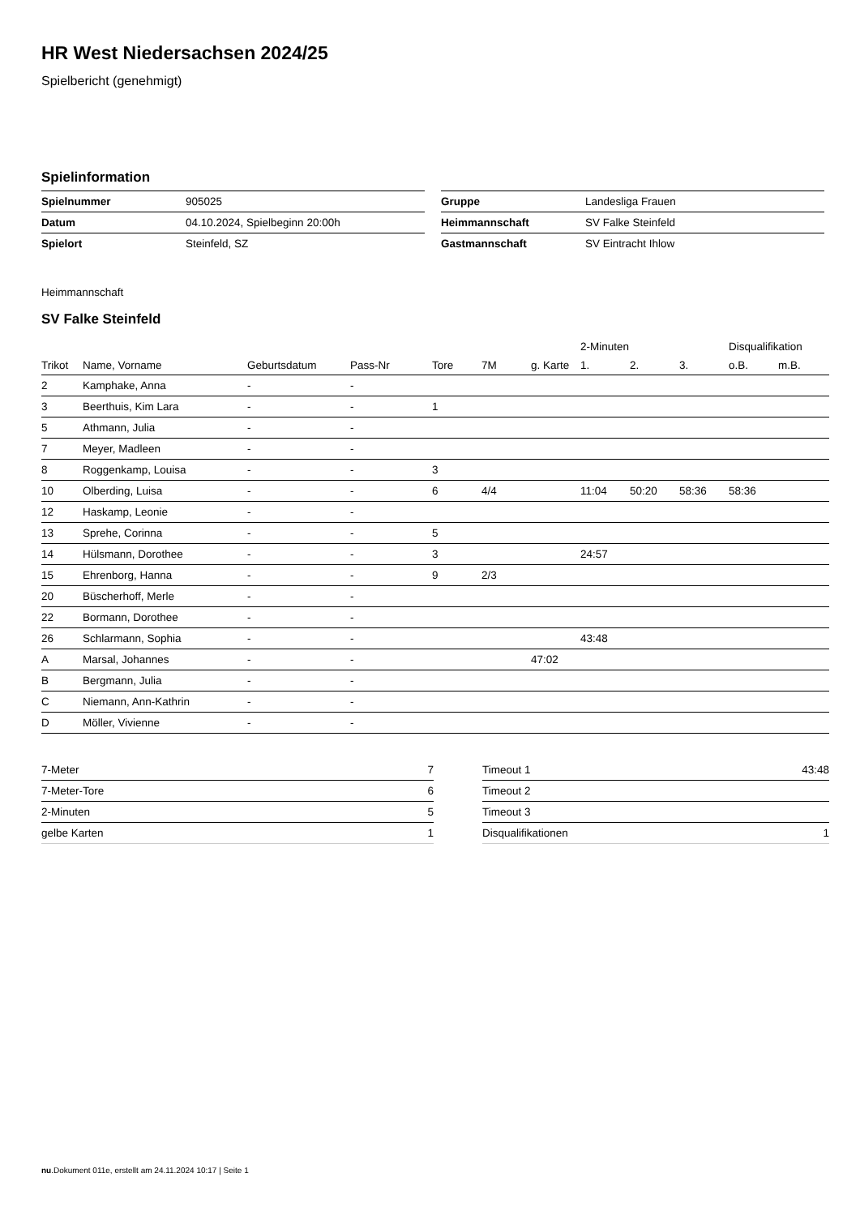HR West Niedersachsen 2024/25
Spielbericht (genehmigt)
Spielinformation
| Spielnummer | 905025 |
| Datum | 04.10.2024, Spielbeginn 20:00h |
| Spielort | Steinfeld, SZ |
| Gruppe | Landesliga Frauen |
| Heimmannschaft | SV Falke Steinfeld |
| Gastmannschaft | SV Eintracht Ihlow |
Heimmannschaft
SV Falke Steinfeld
| | | | | | | | 2-Minuten | | | Disqualifikation | |
| --- | --- | --- | --- | --- | --- | --- | --- | --- | --- | --- | --- |
| Trikot | Name, Vorname | Geburtsdatum | Pass-Nr | Tore | 7M | g. Karte | 1. | 2. | 3. | o.B. | m.B. |
| 2 | Kamphake, Anna | - | - | | | | | | | | |
| 3 | Beerthuis, Kim Lara | - | - | 1 | | | | | | | |
| 5 | Athmann, Julia | - | - | | | | | | | | |
| 7 | Meyer, Madleen | - | - | | | | | | | | |
| 8 | Roggenkamp, Louisa | - | - | 3 | | | | | | | |
| 10 | Olberding, Luisa | - | - | 6 | 4/4 | | 11:04 | 50:20 | 58:36 | 58:36 | |
| 12 | Haskamp, Leonie | - | - | | | | | | | | |
| 13 | Sprehe, Corinna | - | - | 5 | | | | | | | |
| 14 | Hülsmann, Dorothee | - | - | 3 | | | 24:57 | | | | |
| 15 | Ehrenborg, Hanna | - | - | 9 | 2/3 | | | | | | |
| 20 | Büscherhoff, Merle | - | - | | | | | | | | |
| 22 | Bormann, Dorothee | - | - | | | | | | | | |
| 26 | Schlarmann, Sophia | - | - | | | | 43:48 | | | | |
| A | Marsal, Johannes | - | - | | | 47:02 | | | | | |
| B | Bergmann, Julia | - | - | | | | | | | | |
| C | Niemann, Ann-Kathrin | - | - | | | | | | | | |
| D | Möller, Vivienne | - | - | | | | | | | | |
| 7-Meter | 7 |
| 7-Meter-Tore | 6 |
| 2-Minuten | 5 |
| gelbe Karten | 1 |
| Timeout 1 | 43:48 |
| Timeout 2 | |
| Timeout 3 | |
| Disqualifikationen | 1 |
nu.Dokument 011e, erstellt am 24.11.2024 10:17 | Seite 1